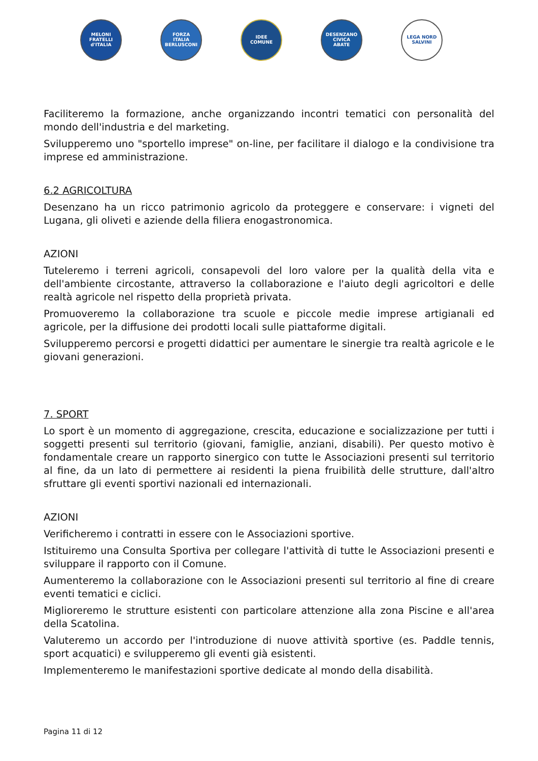MELONI
FRATELLI
d'ITALIA
FORZA
ITALIA
BERLUSCONI
IDEE
COMUNE
DESENZANO CIVICA
ABATE
LEGA NORD
SALVINI
Faciliteremo la formazione, anche organizzando incontri tematici con personalità del mondo dell'industria e del marketing.
Svilupperemo uno "sportello imprese" on-line, per facilitare il dialogo e la condivisione tra imprese ed amministrazione.
6.2 AGRICOLTURA
Desenzano ha un ricco patrimonio agricolo da proteggere e conservare: i vigneti del Lugana, gli oliveti e aziende della filiera enogastronomica.
AZIONI
Tuteleremo i terreni agricoli, consapevoli del loro valore per la qualità della vita e dell'ambiente circostante, attraverso la collaborazione e l'aiuto degli agricoltori e delle realtà agricole nel rispetto della proprietà privata.
Promuoveremo la collaborazione tra scuole e piccole medie imprese artigianali ed agricole, per la diffusione dei prodotti locali sulle piattaforme digitali.
Svilupperemo percorsi e progetti didattici per aumentare le sinergie tra realtà agricole e le giovani generazioni.
7. SPORT
Lo sport è un momento di aggregazione, crescita, educazione e socializzazione per tutti i soggetti presenti sul territorio (giovani, famiglie, anziani, disabili). Per questo motivo è fondamentale creare un rapporto sinergico con tutte le Associazioni presenti sul territorio al fine, da un lato di permettere ai residenti la piena fruibilità delle strutture, dall'altro sfruttare gli eventi sportivi nazionali ed internazionali.
AZIONI
Verificheremo i contratti in essere con le Associazioni sportive.
Istituiremo una Consulta Sportiva per collegare l'attività di tutte le Associazioni presenti e sviluppare il rapporto con il Comune.
Aumenteremo la collaborazione con le Associazioni presenti sul territorio al fine di creare eventi tematici e ciclici.
Miglioreremo le strutture esistenti con particolare attenzione alla zona Piscine e all'area della Scatolina.
Valuteremo un accordo per l'introduzione di nuove attività sportive (es. Paddle tennis, sport acquatici) e svilupperemo gli eventi già esistenti.
Implementeremo le manifestazioni sportive dedicate al mondo della disabilità.
Pagina 11 di 12